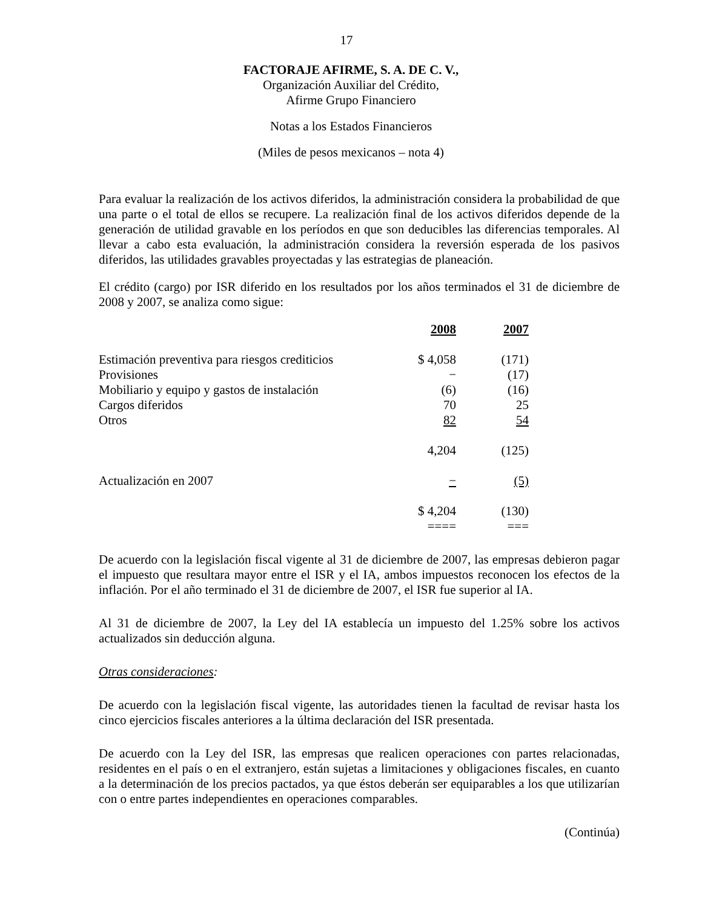17
FACTORAJE AFIRME, S. A. DE C. V.,
Organización Auxiliar del Crédito,
Afirme Grupo Financiero
Notas a los Estados Financieros
(Miles de pesos mexicanos – nota 4)
Para evaluar la realización de los activos diferidos, la administración considera la probabilidad de que una parte o el total de ellos se recupere. La realización final de los activos diferidos depende de la generación de utilidad gravable en los períodos en que son deducibles las diferencias temporales. Al llevar a cabo esta evaluación, la administración considera la reversión esperada de los pasivos diferidos, las utilidades gravables proyectadas y las estrategias de planeación.
El crédito (cargo) por ISR diferido en los resultados por los años terminados el 31 de diciembre de 2008 y 2007, se analiza como sigue:
| | 2008 | 2007 |
| Estimación preventiva para riesgos crediticios | $ 4,058 | (171) |
| Provisiones | − | (17) |
| Mobiliario y equipo y gastos de instalación | (6) | (16) |
| Cargos diferidos | 70 | 25 |
| Otros | 82 | 54 |
| | 4,204 | (125) |
| Actualización en 2007 | − | (5) |
| | $ 4,204 | (130) |
| | ==== | === |
De acuerdo con la legislación fiscal vigente al 31 de diciembre de 2007, las empresas debieron pagar el impuesto que resultara mayor entre el ISR y el IA, ambos impuestos reconocen los efectos de la inflación. Por el año terminado el 31 de diciembre de 2007, el ISR fue superior al IA.
Al 31 de diciembre de 2007, la Ley del IA establecía un impuesto del 1.25% sobre los activos actualizados sin deducción alguna.
Otras consideraciones:
De acuerdo con la legislación fiscal vigente, las autoridades tienen la facultad de revisar hasta los cinco ejercicios fiscales anteriores a la última declaración del ISR presentada.
De acuerdo con la Ley del ISR, las empresas que realicen operaciones con partes relacionadas, residentes en el país o en el extranjero, están sujetas a limitaciones y obligaciones fiscales, en cuanto a la determinación de los precios pactados, ya que éstos deberán ser equiparables a los que utilizarían con o entre partes independientes en operaciones comparables.
(Continúa)